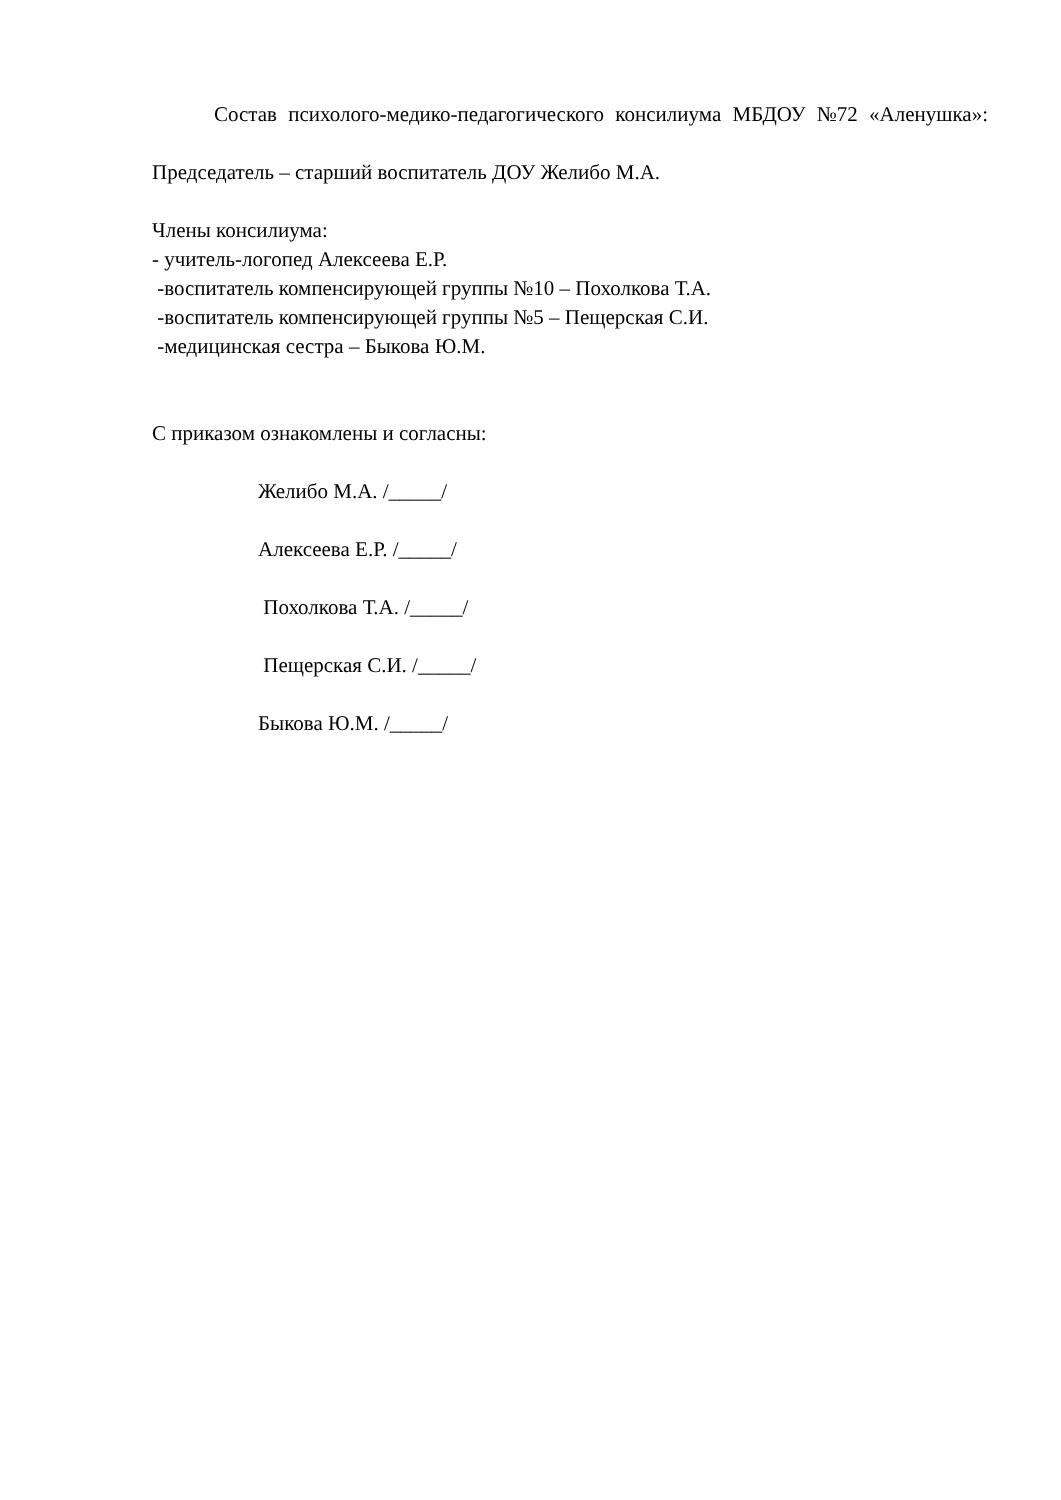Состав психолого-медико-педагогического консилиума МБДОУ №72 «Аленушка»:
Председатель – старший воспитатель ДОУ Желибо М.А.
Члены консилиума:
- учитель-логопед Алексеева Е.Р.
-воспитатель компенсирующей группы №10 – Похолкова Т.А.
-воспитатель компенсирующей группы №5 – Пещерская С.И.
-медицинская сестра – Быкова Ю.М.
С приказом ознакомлены и согласны:
Желибо М.А. /_____/
Алексеева Е.Р. /_____/
Похолкова Т.А. /_____/
Пещерская С.И. /_____/
Быкова Ю.М. /_____/